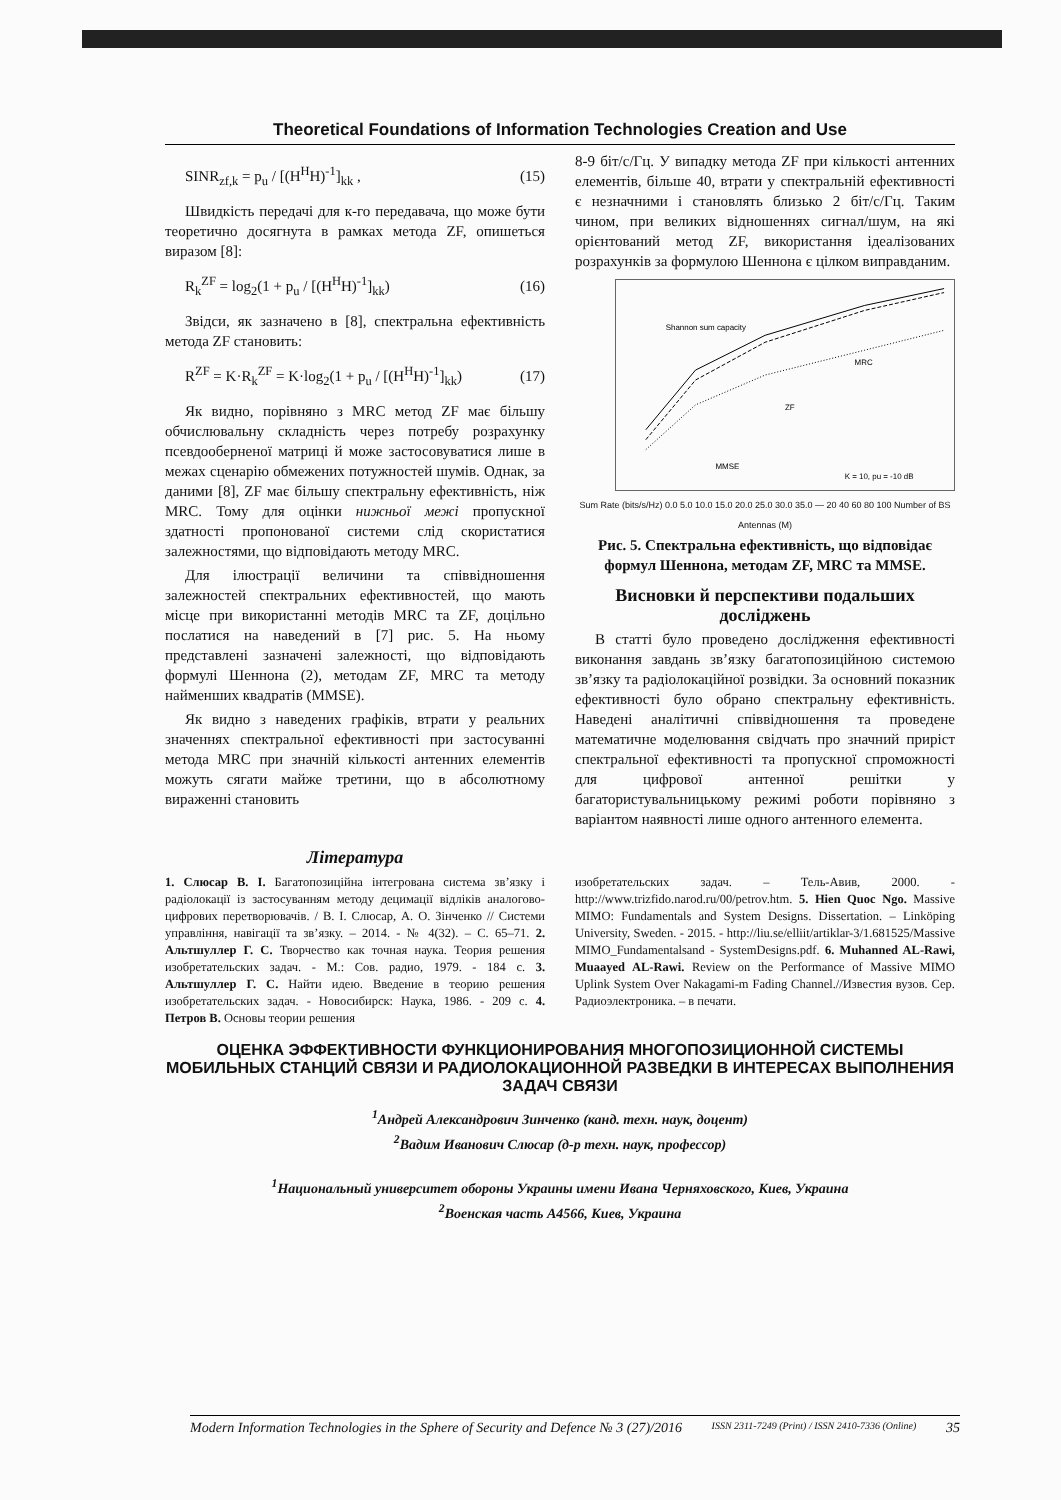Theoretical Foundations of Information Technologies Creation and Use
SINR<sub>zf,k</sub> = p<sub>u</sub> / [(H<sup>H</sup>H)<sup>-1</sup>]<sub>kk</sub> , (15)
Швидкість передачі для к-го передавача, що може бути теоретично досягнута в рамках метода ZF, опишеться виразом [8]:
R<sub>k</sub><sup>ZF</sup> = log<sub>2</sub>(1 + p<sub>u</sub> / [(H<sup>H</sup>H)<sup>-1</sup>]<sub>kk</sub>) (16)
Звідси, як зазначено в [8], спектральна ефективність метода ZF становить:
R<sup>ZF</sup> = K·R<sub>k</sub><sup>ZF</sup> = K·log<sub>2</sub>(1 + p<sub>u</sub> / [(H<sup>H</sup>H)<sup>-1</sup>]<sub>kk</sub>) (17)
Як видно, порівняно з MRC метод ZF має більшу обчислювальну складність через потребу розрахунку псевдооберненої матриці й може застосовуватися лише в межах сценарію обмежених потужностей шумів. Однак, за даними [8], ZF має більшу спектральну ефективність, ніж MRC. Тому для оцінки нижньої межі пропускної здатності пропонованої системи слід скористатися залежностями, що відповідають методу MRC.
Для ілюстрації величини та співвідношення залежностей спектральних ефективностей, що мають місце при використанні методів MRC та ZF, доцільно послатися на наведений в [7] рис. 5. На ньому представлені зазначені залежності, що відповідають формулі Шеннона (2), методам ZF, MRC та методу найменших квадратів (MMSE).
Як видно з наведених графіків, втрати у реальних значеннях спектральної ефективності при застосуванні метода MRC при значній кількості антенних елементів можуть сягати майже третини, що в абсолютному вираженні становить
8-9 біт/с/Гц. У випадку метода ZF при кількості антенних елементів, більше 40, втрати у спектральній ефективності є незначними і становлять близько 2 біт/с/Гц. Таким чином, при великих відношеннях сигнал/шум, на які орієнтований метод ZF, використання ідеалізованих розрахунків за формулою Шеннона є цілком виправданим.
Shannon sum capacity
MRC
ZF
MMSE
K = 10, pu = -10 dB
Sum Rate (bits/s/Hz) 0.0 5.0 10.0 15.0 20.0 25.0 30.0 35.0 — 20 40 60 80 100 Number of BS Antennas (M)
Рис. 5. Спектральна ефективність, що відповідає формул Шеннона, методам ZF, MRC та MMSE.
Висновки й перспективи подальших досліджень
В статті було проведено дослідження ефективності виконання завдань зв’язку багатопозиційною системою зв’язку та радіолокаційної розвідки. За основний показник ефективності було обрано спектральну ефективність. Наведені аналітичні співвідношення та проведене математичне моделювання свідчать про значний приріст спектральної ефективності та пропускної спроможності для цифрової антенної решітки у багатористувальницькому режимі роботи порівняно з варіантом наявності лише одного антенного елемента.
Література
1. Слюсар В. І. Багатопозиційна інтегрована система зв’язку і радіолокації із застосуванням методу децимації відліків аналогово-цифрових перетворювачів. / В. І. Слюсар, А. О. Зінченко // Системи управління, навігації та зв’язку. – 2014. - № 4(32). – С. 65–71. 2. Альтшуллер Г. С. Творчество как точная наука. Теория решения изобретательских задач. - М.: Сов. радио, 1979. - 184 с. 3. Альтшуллер Г. С. Найти идею. Введение в теорию решения изобретательских задач. - Новосибирск: Наука, 1986. - 209 с. 4. Петров В. Основы теории решения
изобретательских задач. – Тель-Авив, 2000. - http://www.trizfido.narod.ru/00/petrov.htm. 5. Hien Quoc Ngo. Massive MIMO: Fundamentals and System Designs. Dissertation. – Linköping University, Sweden. - 2015. - http://liu.se/elliit/artiklar-3/1.681525/Massive MIMO_Fundamentalsand - SystemDesigns.pdf. 6. Muhanned AL-Rawi, Muaayed AL-Rawi. Review on the Performance of Massive MIMO Uplink System Over Nakagami-m Fading Channel.//Известия вузов. Сер. Радиоэлектроника. – в печати.
ОЦЕНКА ЭФФЕКТИВНОСТИ ФУНКЦИОНИРОВАНИЯ МНОГОПОЗИЦИОННОЙ СИСТЕМЫ МОБИЛЬНЫХ СТАНЦИЙ СВЯЗИ И РАДИОЛОКАЦИОННОЙ РАЗВЕДКИ В ИНТЕРЕСАХ ВЫПОЛНЕНИЯ ЗАДАЧ СВЯЗИ
<sup>1</sup> Андрей Александрович Зинченко (канд. техн. наук, доцент)
<sup>2</sup> Вадим Иванович Слюсар (д-р техн. наук, профессор)
<sup>1</sup> Национальный университет обороны Украины имени Ивана Черняховского, Киев, Украина
<sup>2</sup> Военская часть А4566, Киев, Украина
Modern Information Technologies in the Sphere of Security and Defence № 3 (27)/2016 ISSN 2311-7249 (Print) / ISSN 2410-7336 (Online) 35